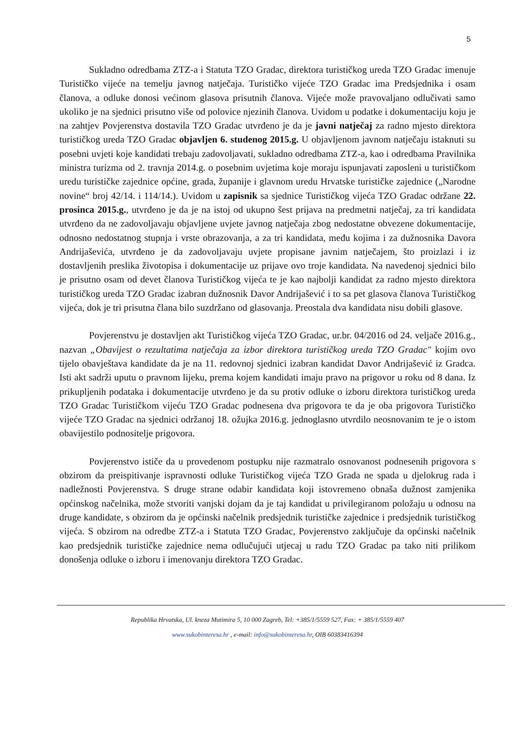5
Sukladno odredbama ZTZ-a i Statuta TZO Gradac, direktora turističkog ureda TZO Gradac imenuje Turističko vijeće na temelju javnog natječaja. Turističko vijeće TZO Gradac ima Predsjednika i osam članova, a odluke donosi većinom glasova prisutnih članova. Vijeće može pravovaljano odlučivati samo ukoliko je na sjednici prisutno više od polovice njezinih članova. Uvidom u podatke i dokumentaciju koju je na zahtjev Povjerenstva dostavila TZO Gradac utvrđeno je da je javni natječaj za radno mjesto direktora turističkog ureda TZO Gradac objavljen 6. studenog 2015.g. U objavljenom javnom natječaju istaknuti su posebni uvjeti koje kandidati trebaju zadovoljavati, sukladno odredbama ZTZ-a, kao i odredbama Pravilnika ministra turizma od 2. travnja 2014.g. o posebnim uvjetima koje moraju ispunjavati zaposleni u turističkom uredu turističke zajednice općine, grada, županije i glavnom uredu Hrvatske turističke zajednice („Narodne novine“ broj 42/14. i 114/14.). Uvidom u zapisnik sa sjednice Turističkog vijeća TZO Gradac održane 22. prosinca 2015.g., utvrđeno je da je na istoj od ukupno šest prijava na predmetni natječaj, za tri kandidata utvrđeno da ne zadovoljavaju objavljene uvjete javnog natječaja zbog nedostatne obvezene dokumentacije, odnosno nedostatnog stupnja i vrste obrazovanja, a za tri kandidata, među kojima i za dužnosnika Davora Andrijaševića, utvrđeno je da zadovoljavaju uvjete propisane javnim natječajem, što proizlazi i iz dostavljenih preslika životopisa i dokumentacije uz prijave ovo troje kandidata. Na navedenoj sjednici bilo je prisutno osam od devet članova Turističkog vijeća te je kao najbolji kandidat za radno mjesto direktora turističkog ureda TZO Gradac izabran dužnosnik Davor Andrijašević i to sa pet glasova članova Turističkog vijeća, dok je tri prisutna člana bilo suzdržano od glasovanja. Preostala dva kandidata nisu dobili glasove.
Povjerenstvu je dostavljen akt Turističkog vijeća TZO Gradac, ur.br. 04/2016 od 24. veljače 2016.g., nazvan „Obavijest o rezultatima natječaja za izbor direktora turističkog ureda TZO Gradac" kojim ovo tijelo obavještava kandidate da je na 11. redovnoj sjednici izabran kandidat Davor Andrijašević iz Gradca. Isti akt sadrži uputu o pravnom lijeku, prema kojem kandidati imaju pravo na prigovor u roku od 8 dana. Iz prikupljenih podataka i dokumentacije utvrđeno je da su protiv odluke o izboru direktora turističkog ureda TZO Gradac Turističkom vijeću TZO Gradac podnesena dva prigovora te da je oba prigovora Turističko vijeće TZO Gradac na sjednici održanoj 18. ožujka 2016.g. jednoglasno utvrdilo neosnovanim te je o istom obavijestilo podnositelje prigovora.
Povjerenstvo ističe da u provedenom postupku nije razmatralo osnovanost podnesenih prigovora s obzirom da preispitivanje ispravnosti odluke Turističkog vijeća TZO Grada ne spada u djelokrug rada i nadležnosti Povjerenstva. S druge strane odabir kandidata koji istovremeno obnaša dužnost zamjenika općinskog načelnika, može stvoriti vanjski dojam da je taj kandidat u privilegiranom položaju u odnosu na druge kandidate, s obzirom da je općinski načelnik predsjednik turističke zajednice i predsjednik turističkog vijeća. S obzirom na odredbe ZTZ-a i Statuta TZO Gradac, Povjerenstvo zaključuje da općinski načelnik kao predsjednik turističke zajednice nema odlučujući utjecaj u radu TZO Gradac pa tako niti prilikom donošenja odluke o izboru i imenovanju direktora TZO Gradac.
Republika Hrvatska, Ul. kneza Mutimira 5, 10 000 Zagreb, Tel: +385/1/5559 527, Fax: + 385/1/5559 407
www.sukobinteresa.hr , e-mail: info@sukobinteresa.hr, OIB 60383416394